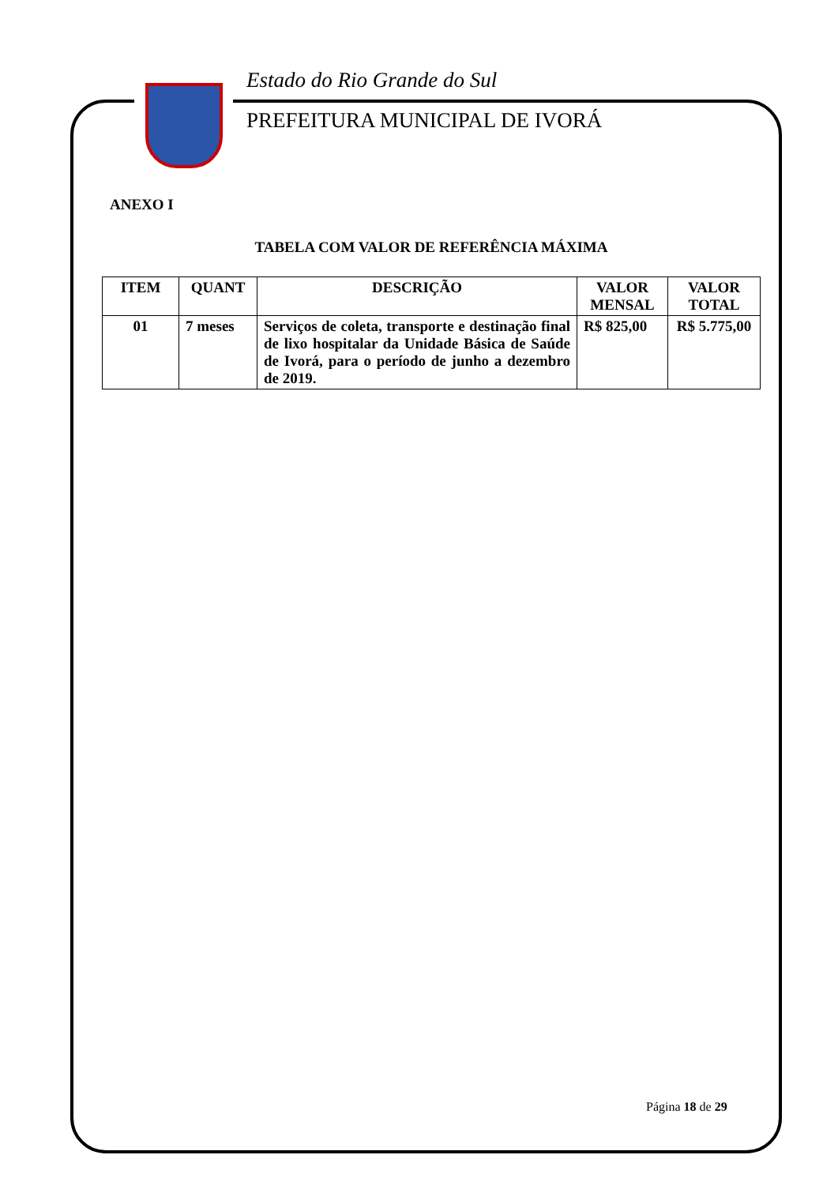Estado do Rio Grande do Sul
PREFEITURA MUNICIPAL DE IVORÁ
ANEXO I
TABELA COM VALOR DE REFERÊNCIA MÁXIMA
| ITEM | QUANT | DESCRIÇÃO | VALOR MENSAL | VALOR TOTAL |
| --- | --- | --- | --- | --- |
| 01 | 7 meses | Serviços de coleta, transporte e destinação final de lixo hospitalar da Unidade Básica de Saúde de Ivorá, para o período de junho a dezembro de 2019. | R$ 825,00 | R$ 5.775,00 |
Página 18 de 29